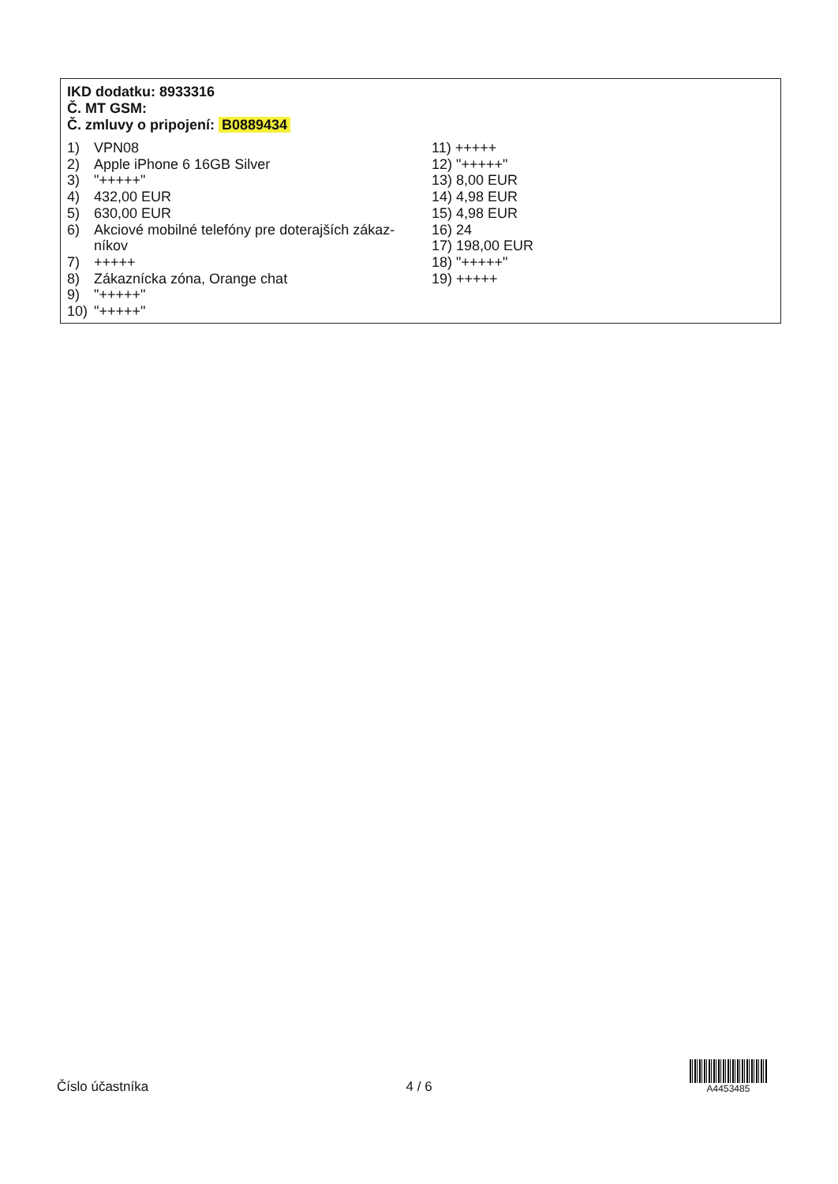IKD dodatku: 8933316
Č. MT GSM:
Č. zmluvy o pripojení: B0889434
1) VPN08
2) Apple iPhone 6 16GB Silver
3) "+++++"
4) 432,00 EUR
5) 630,00 EUR
6) Akciové mobilné telefóny pre doterajších zákaz-
níkov
7) +++++
8) Zákaznícka zóna, Orange chat
9) "+++++"
10) "+++++"
11) +++++
12) "+++++"
13) 8,00 EUR
14) 4,98 EUR
15) 4,98 EUR
16) 24
17) 198,00 EUR
18) "+++++"
19) +++++
Číslo účastníka 4 / 6
A4453485